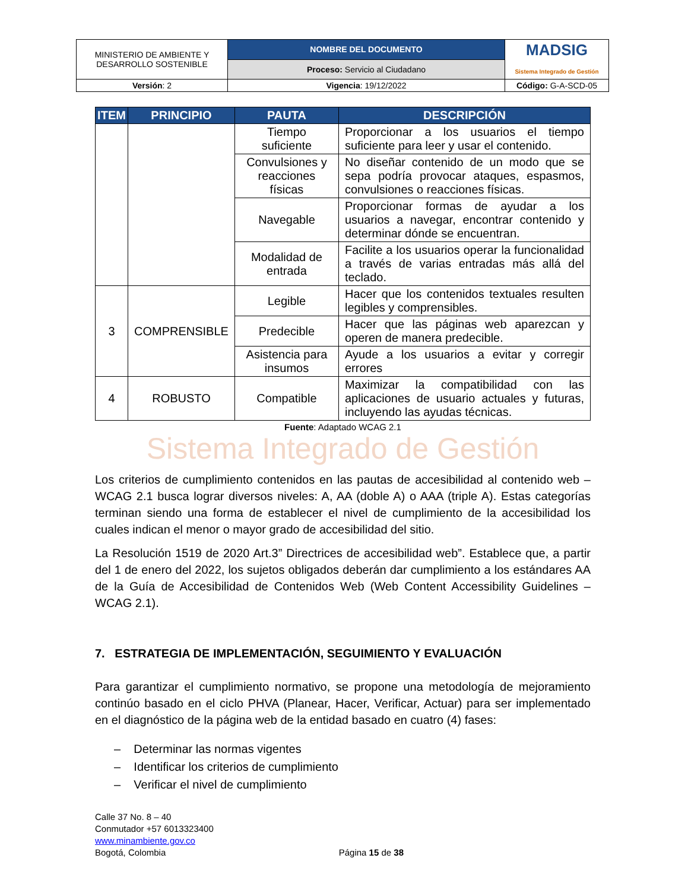| MINISTERIO DE AMBIENTE Y DESARROLLO SOSTENIBLE | NOMBRE DEL DOCUMENTO | MADSIG Sistema Integrado de Gestión |
| | Proceso: Servicio al Ciudadano | |
| Versión : 2 | Vigencia : 19/12/2022 | Código: G-A-SCD-05 |
| ITEM | PRINCIPIO | PAUTA | DESCRIPCIÓN |
| --- | --- | --- | --- |
| | | Tiempo suficiente | Proporcionar a los usuarios el tiempo suficiente para leer y usar el contenido. |
| | | Convulsiones y reacciones físicas | No diseñar contenido de un modo que se sepa podría provocar ataques, espasmos, convulsiones o reacciones físicas. |
| | | Navegable | Proporcionar formas de ayudar a los usuarios a navegar, encontrar contenido y determinar dónde se encuentran. |
| | | Modalidad de entrada | Facilite a los usuarios operar la funcionalidad a través de varias entradas más allá del teclado. |
| 3 | COMPRENSIBLE | Legible | Hacer que los contenidos textuales resulten legibles y comprensibles. |
| | | Predecible | Hacer que las páginas web aparezcan y operen de manera predecible. |
| | | Asistencia para insumos | Ayude a los usuarios a evitar y corregir errores |
| 4 | ROBUSTO | Compatible | Maximizar la compatibilidad con las aplicaciones de usuario actuales y futuras, incluyendo las ayudas técnicas. |
Fuente: Adaptado WCAG 2.1
Sistema Integrado de Gestión
Los criterios de cumplimiento contenidos en las pautas de accesibilidad al contenido web – WCAG 2.1 busca lograr diversos niveles: A, AA (doble A) o AAA (triple A). Estas categorías terminan siendo una forma de establecer el nivel de cumplimiento de la accesibilidad los cuales indican el menor o mayor grado de accesibilidad del sitio.
La Resolución 1519 de 2020 Art.3” Directrices de accesibilidad web”. Establece que, a partir del 1 de enero del 2022, los sujetos obligados deberán dar cumplimiento a los estándares AA de la Guía de Accesibilidad de Contenidos Web (Web Content Accessibility Guidelines – WCAG 2.1).
7. ESTRATEGIA DE IMPLEMENTACIÓN, SEGUIMIENTO Y EVALUACIÓN
Para garantizar el cumplimiento normativo, se propone una metodología de mejoramiento continúo basado en el ciclo PHVA (Planear, Hacer, Verificar, Actuar) para ser implementado en el diagnóstico de la página web de la entidad basado en cuatro (4) fases:
– Determinar las normas vigentes
– Identificar los criterios de cumplimiento
– Verificar el nivel de cumplimiento
Calle 37 No. 8 – 40
Conmutador +57 6013323400
www.minambiente.gov.co
Bogotá, Colombia
Página 15 de 38